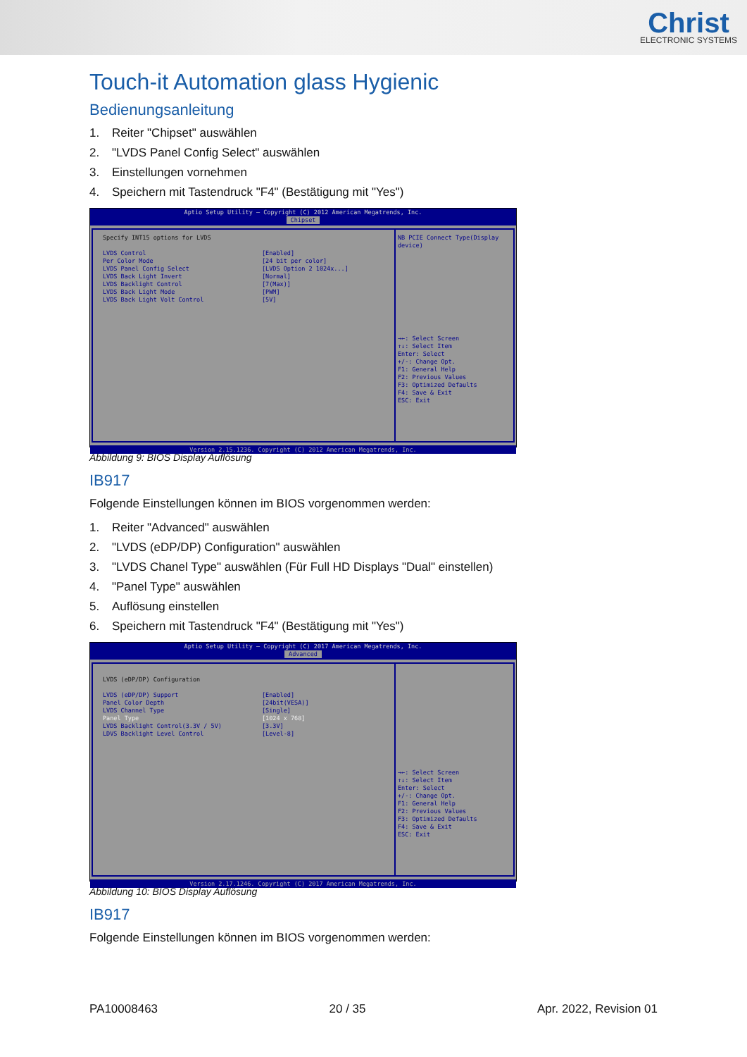Christ
ELECTRONIC SYSTEMS
Touch-it Automation glass Hygienic
Bedienungsanleitung
1. Reiter "Chipset" auswählen
2. "LVDS Panel Config Select" auswählen
3. Einstellungen vornehmen
4. Speichern mit Tastendruck "F4" (Bestätigung mit "Yes")
Aptio Setup Utility – Copyright (C) 2012 American Megatrends, Inc.
Chipset
Specify INT15 options for LVDS
LVDS Control [Enabled]
Per Color Mode [24 bit per color]
LVDS Panel Config Select [LVDS Option 2 1024x...]
LVDS Back Light Invert [Normal]
LVDS Backlight Control [7(Max)]
LVDS Back Light Mode [PWM]
LVDS Back Light Volt Control [5V]
NB PCIE Connect Type(Display device)
→←: Select Screen
↑↓: Select Item
Enter: Select
+/-: Change Opt.
F1: General Help
F2: Previous Values
F3: Optimized Defaults
F4: Save & Exit
ESC: Exit
Version 2.15.1236. Copyright (C) 2012 American Megatrends, Inc.
Abbildung 9: BIOS Display Auflösung
IB917
Folgende Einstellungen können im BIOS vorgenommen werden:
1. Reiter "Advanced" auswählen
2. "LVDS (eDP/DP) Configuration" auswählen
3. "LVDS Chanel Type" auswählen (Für Full HD Displays "Dual" einstellen)
4. "Panel Type" auswählen
5. Auflösung einstellen
6. Speichern mit Tastendruck "F4" (Bestätigung mit "Yes")
Aptio Setup Utility – Copyright (C) 2017 American Megatrends, Inc.
Advanced
LVDS (eDP/DP) Configuration
LVDS (eDP/DP) Support [Enabled]
Panel Color Depth [24bit(VESA)]
LVDS Channel Type [Single]
Panel Type [1024 x 768]
LVDS Backlight Control(3.3V / 5V) [3.3V]
LDVS Backlight Level Control [Level-8]
→←: Select Screen
↑↓: Select Item
Enter: Select
+/-: Change Opt.
F1: General Help
F2: Previous Values
F3: Optimized Defaults
F4: Save & Exit
ESC: Exit
Version 2.17.1246. Copyright (C) 2017 American Megatrends, Inc.
Abbildung 10: BIOS Display Auflösung
IB917
Folgende Einstellungen können im BIOS vorgenommen werden:
PA10008463 20 / 35 Apr. 2022, Revision 01